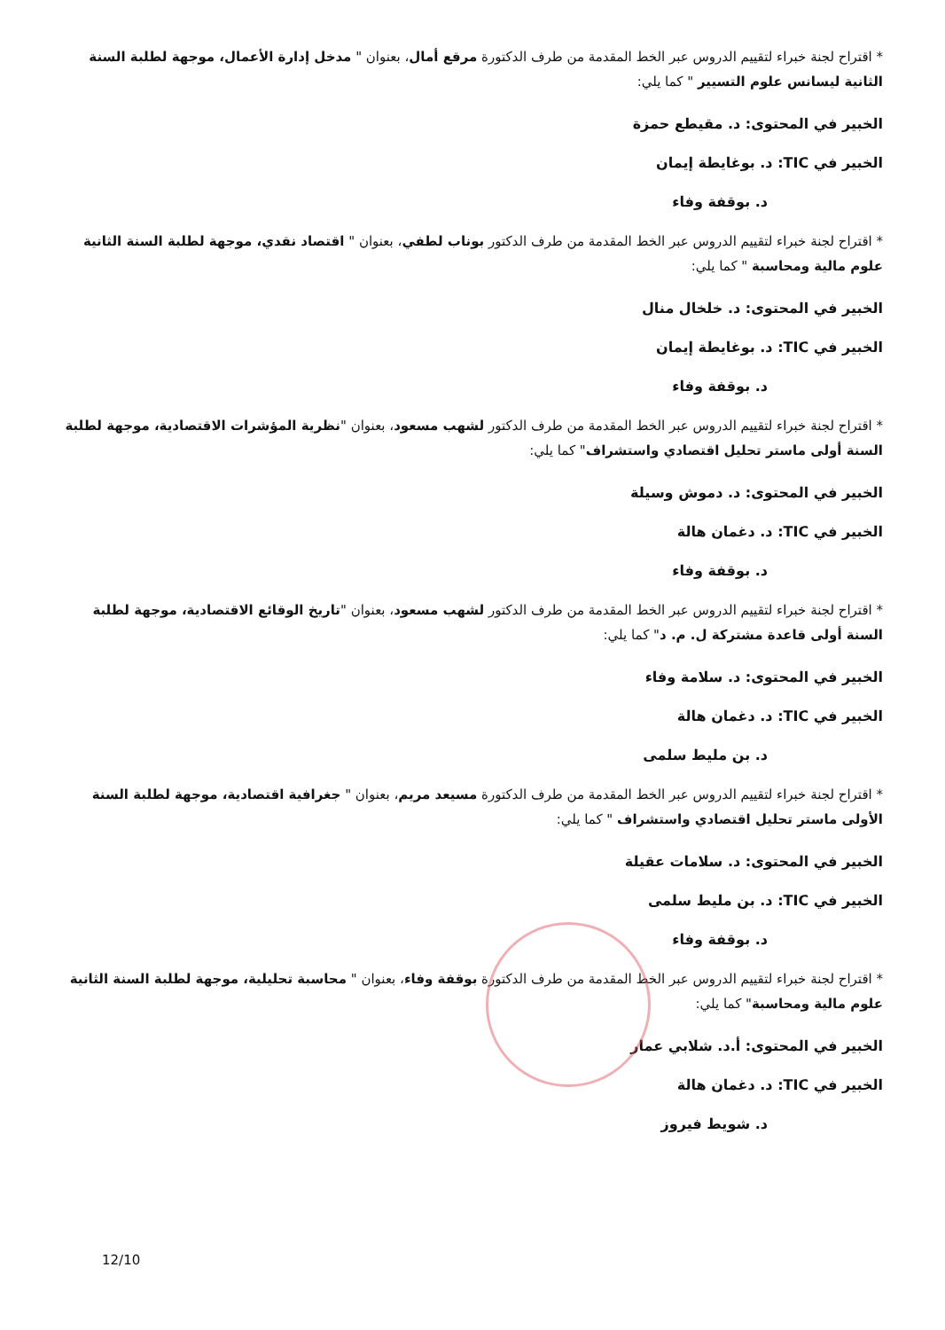* اقتراح لجنة خبراء لتقييم الدروس عبر الخط المقدمة من طرف الدكتورة مرقع أمال، بعنوان " مدخل إدارة الأعمال، موجهة لطلبة السنة الثانية ليسانس علوم التسيير " كما يلي:
الخبير في المحتوى: د. مقيطع حمزة
الخبير في TIC: د. بوغايطة إيمان
د. بوقفة وفاء
* اقتراح لجنة خبراء لتقييم الدروس عبر الخط المقدمة من طرف الدكتور بوناب لطفي، بعنوان " اقتصاد نقدي، موجهة لطلبة السنة الثانية علوم مالية ومحاسبة " كما يلي:
الخبير في المحتوى: د. خلخال منال
الخبير في TIC: د. بوغايطة إيمان
د. بوقفة وفاء
* اقتراح لجنة خبراء لتقييم الدروس عبر الخط المقدمة من طرف الدكتور لشهب مسعود، بعنوان "نظرية المؤشرات الاقتصادية، موجهة لطلبة السنة أولى ماستر تحليل اقتصادي واستشراف" كما يلي:
الخبير في المحتوى: د. دموش وسيلة
الخبير في TIC: د. دغمان هالة
د. بوقفة وفاء
* اقتراح لجنة خبراء لتقييم الدروس عبر الخط المقدمة من طرف الدكتور لشهب مسعود، بعنوان "تاريخ الوقائع الاقتصادية، موجهة لطلبة السنة أولى قاعدة مشتركة ل. م. د" كما يلي:
الخبير في المحتوى: د. سلامة وفاء
الخبير في TIC: د. دغمان هالة
د. بن مليط سلمى
* اقتراح لجنة خبراء لتقييم الدروس عبر الخط المقدمة من طرف الدكتورة مسيعد مريم، بعنوان " جغرافية اقتصادية، موجهة لطلبة السنة الأولى ماستر تحليل اقتصادي واستشراف " كما يلي:
الخبير في المحتوى: د. سلامات عقيلة
الخبير في TIC: د. بن مليط سلمى
د. بوقفة وفاء
* اقتراح لجنة خبراء لتقييم الدروس عبر الخط المقدمة من طرف الدكتورة بوقفة وفاء، بعنوان " محاسبة تحليلية، موجهة لطلبة السنة الثانية علوم مالية ومحاسبة" كما يلي:
الخبير في المحتوى: أ.د. شلابي عمار
الخبير في TIC: د. دغمان هالة
د. شويط فيروز
12/10